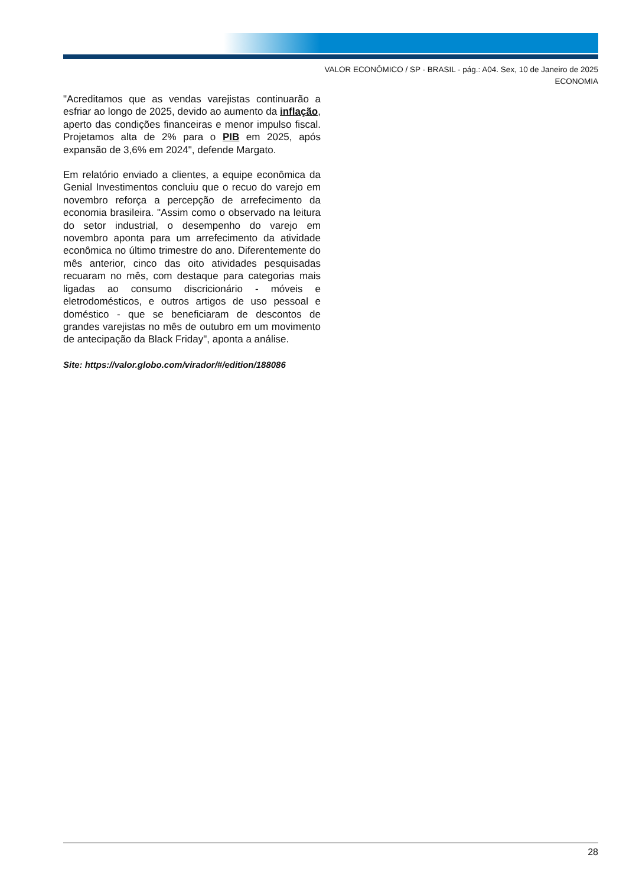VALOR ECONÔMICO / SP - BRASIL - pág.: A04. Sex, 10 de Janeiro de 2025
ECONOMIA
"Acreditamos que as vendas varejistas continuarão a esfriar ao longo de 2025, devido ao aumento da inflação, aperto das condições financeiras e menor impulso fiscal. Projetamos alta de 2% para o PIB em 2025, após expansão de 3,6% em 2024", defende Margato.
Em relatório enviado a clientes, a equipe econômica da Genial Investimentos concluiu que o recuo do varejo em novembro reforça a percepção de arrefecimento da economia brasileira. "Assim como o observado na leitura do setor industrial, o desempenho do varejo em novembro aponta para um arrefecimento da atividade econômica no último trimestre do ano. Diferentemente do mês anterior, cinco das oito atividades pesquisadas recuaram no mês, com destaque para categorias mais ligadas ao consumo discricionário - móveis e eletrodomésticos, e outros artigos de uso pessoal e doméstico - que se beneficiaram de descontos de grandes varejistas no mês de outubro em um movimento de antecipação da Black Friday", aponta a análise.
Site: https://valor.globo.com/virador/#/edition/188086
28